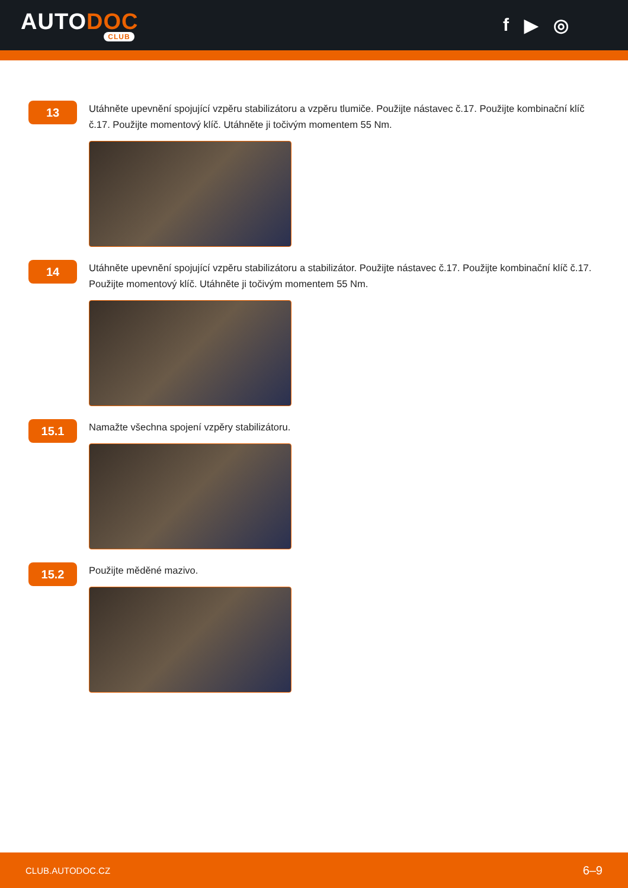AUTODOC
CLUB
f ▶ ◎
13
Utáhněte upevnění spojující vzpěru stabilizátoru a vzpěru tlumiče. Použijte nástavec č.17. Použijte kombinační klíč č.17. Použijte momentový klíč. Utáhněte ji točivým momentem 55 Nm.
14
Utáhněte upevnění spojující vzpěru stabilizátoru a stabilizátor. Použijte nástavec č.17. Použijte kombinační klíč č.17. Použijte momentový klíč. Utáhněte ji točivým momentem 55 Nm.
15.1
Namažte všechna spojení vzpěry stabilizátoru.
15.2
Použijte měděné mazivo.
CLUB.AUTODOC.CZ 6–9